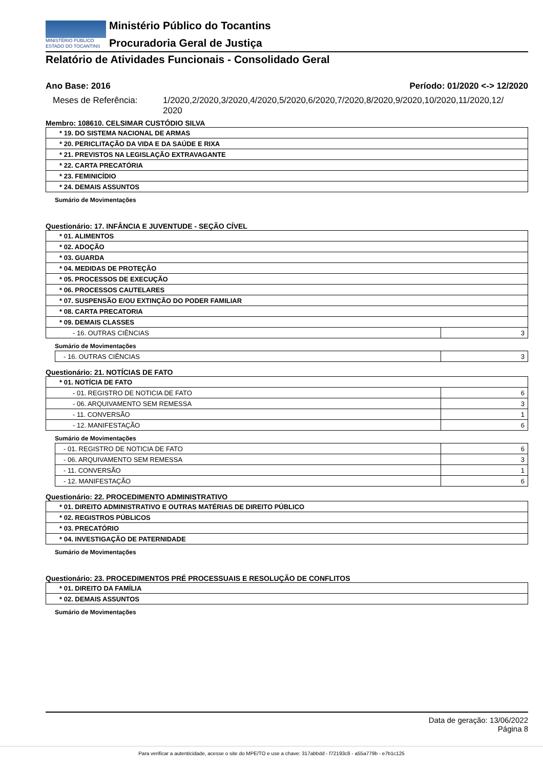MINISTÉRIO PÚBLICO
ESTADO DO TOCANTINS
Ministério Público do Tocantins
Procuradoria Geral de Justiça
Relatório de Atividades Funcionais - Consolidado Geral
Ano Base: 2016 Período: 01/2020 <-> 12/2020
Meses de Referência: 1/2020,2/2020,3/2020,4/2020,5/2020,6/2020,7/2020,8/2020,9/2020,10/2020,11/2020,12/
2020
Membro: 108610. CELSIMAR CUSTÓDIO SILVA
| * 19. DO SISTEMA NACIONAL DE ARMAS |
| * 20. PERICLITAÇÃO DA VIDA E DA SAÚDE E RIXA |
| * 21. PREVISTOS NA LEGISLAÇÃO EXTRAVAGANTE |
| * 22. CARTA PRECATÓRIA |
| * 23. FEMINICÍDIO |
| * 24. DEMAIS ASSUNTOS |
Sumário de Movimentações
Questionário: 17. INFÂNCIA E JUVENTUDE - SEÇÃO CÍVEL
| * 01. ALIMENTOS | |
| * 02. ADOÇÃO | |
| * 03. GUARDA | |
| * 04. MEDIDAS DE PROTEÇÃO | |
| * 05. PROCESSOS DE EXECUÇÃO | |
| * 06. PROCESSOS CAUTELARES | |
| * 07. SUSPENSÃO E/OU EXTINÇÃO DO PODER FAMILIAR | |
| * 08. CARTA PRECATORIA | |
| * 09. DEMAIS CLASSES | |
| - 16. OUTRAS CIÊNCIAS | 3 |
Sumário de Movimentações
| - 16. OUTRAS CIÊNCIAS | 3 |
Questionário: 21. NOTÍCIAS DE FATO
| * 01. NOTÍCIA DE FATO | |
| - 01. REGISTRO DE NOTICIA DE FATO | 6 |
| - 06. ARQUIVAMENTO SEM REMESSA | 3 |
| - 11. CONVERSÃO | 1 |
| - 12. MANIFESTAÇÃO | 6 |
Sumário de Movimentações
| - 01. REGISTRO DE NOTICIA DE FATO | 6 |
| - 06. ARQUIVAMENTO SEM REMESSA | 3 |
| - 11. CONVERSÃO | 1 |
| - 12. MANIFESTAÇÃO | 6 |
Questionário: 22. PROCEDIMENTO ADMINISTRATIVO
| * 01. DIREITO ADMINISTRATIVO E OUTRAS MATÉRIAS DE DIREITO PÚBLICO |
| * 02. REGISTROS PÚBLICOS |
| * 03. PRECATÓRIO |
| * 04. INVESTIGAÇÃO DE PATERNIDADE |
Sumário de Movimentações
Questionário: 23. PROCEDIMENTOS PRÉ PROCESSUAIS E RESOLUÇÃO DE CONFLITOS
| * 01. DIREITO DA FAMÍLIA |
| * 02. DEMAIS ASSUNTOS |
Sumário de Movimentações
Data de geração: 13/06/2022
Página 8
Para verificar a autenticidade, acesse o site do MPE/TO e use a chave: 317abbdd - f72193c8 - a55a779b - e7b1c125